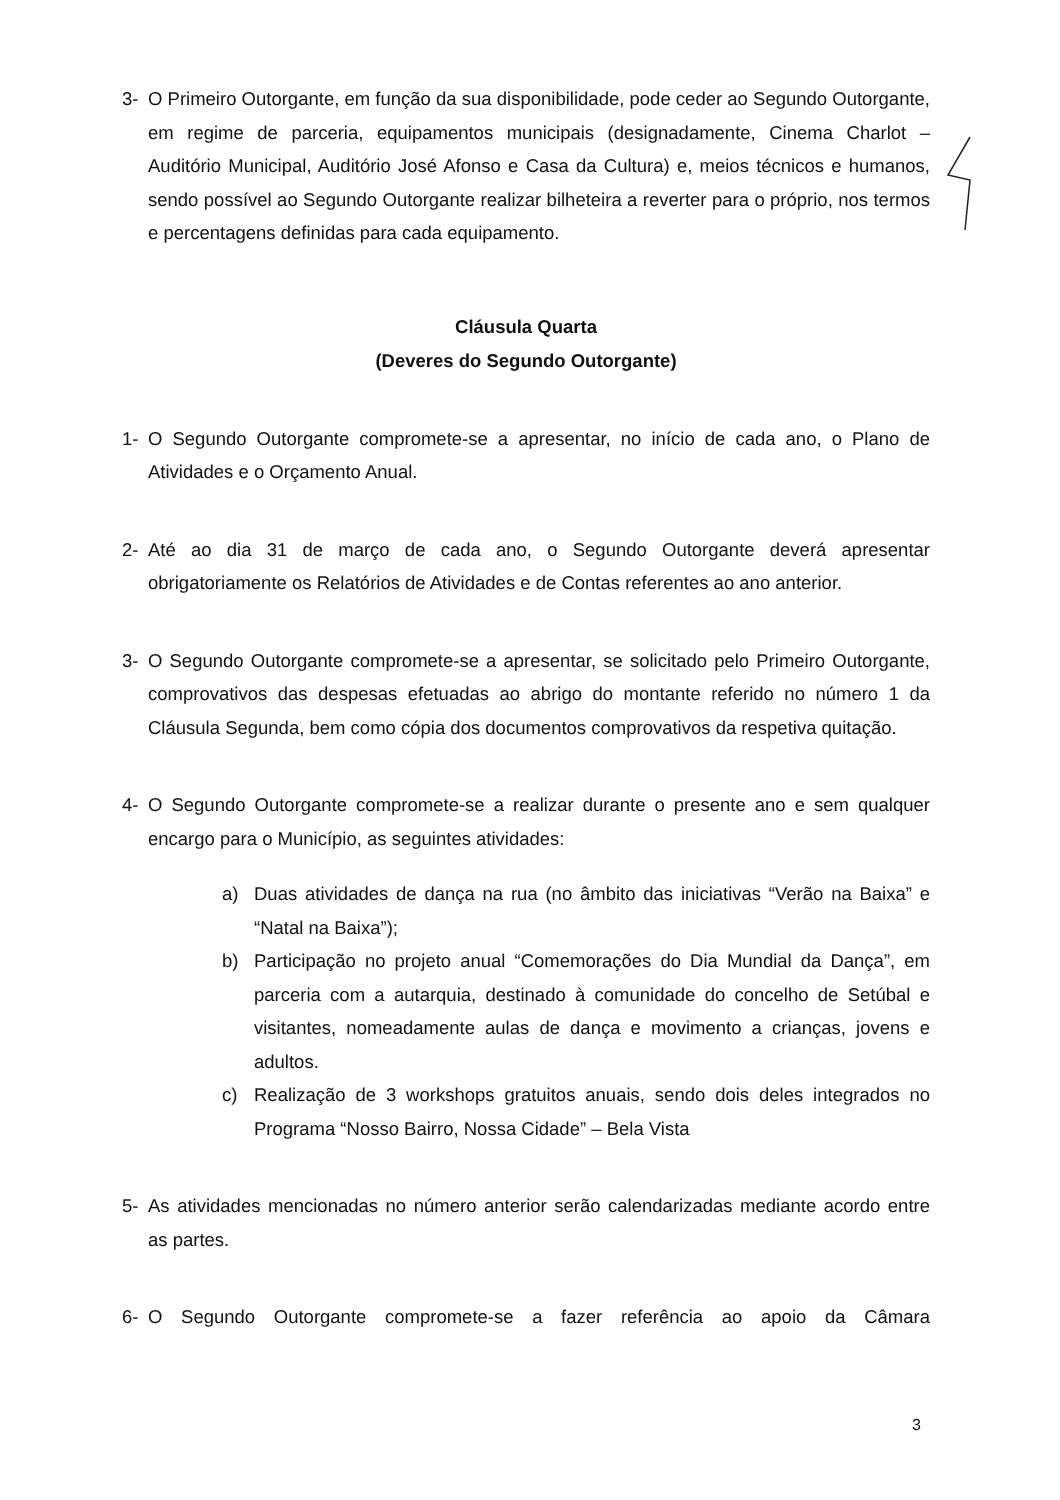3- O Primeiro Outorgante, em função da sua disponibilidade, pode ceder ao Segundo Outorgante, em regime de parceria, equipamentos municipais (designadamente, Cinema Charlot – Auditório Municipal, Auditório José Afonso e Casa da Cultura) e, meios técnicos e humanos, sendo possível ao Segundo Outorgante realizar bilheteira a reverter para o próprio, nos termos e percentagens definidas para cada equipamento.
Cláusula Quarta
(Deveres do Segundo Outorgante)
1- O Segundo Outorgante compromete-se a apresentar, no início de cada ano, o Plano de Atividades e o Orçamento Anual.
2- Até ao dia 31 de março de cada ano, o Segundo Outorgante deverá apresentar obrigatoriamente os Relatórios de Atividades e de Contas referentes ao ano anterior.
3- O Segundo Outorgante compromete-se a apresentar, se solicitado pelo Primeiro Outorgante, comprovativos das despesas efetuadas ao abrigo do montante referido no número 1 da Cláusula Segunda, bem como cópia dos documentos comprovativos da respetiva quitação.
4- O Segundo Outorgante compromete-se a realizar durante o presente ano e sem qualquer encargo para o Município, as seguintes atividades:
a) Duas atividades de dança na rua (no âmbito das iniciativas “Verão na Baixa” e “Natal na Baixa”);
b) Participação no projeto anual “Comemorações do Dia Mundial da Dança”, em parceria com a autarquia, destinado à comunidade do concelho de Setúbal e visitantes, nomeadamente aulas de dança e movimento a crianças, jovens e adultos.
c) Realização de 3 workshops gratuitos anuais, sendo dois deles integrados no Programa “Nosso Bairro, Nossa Cidade” – Bela Vista
5- As atividades mencionadas no número anterior serão calendarizadas mediante acordo entre as partes.
6- O Segundo Outorgante compromete-se a fazer referência ao apoio da Câmara
3